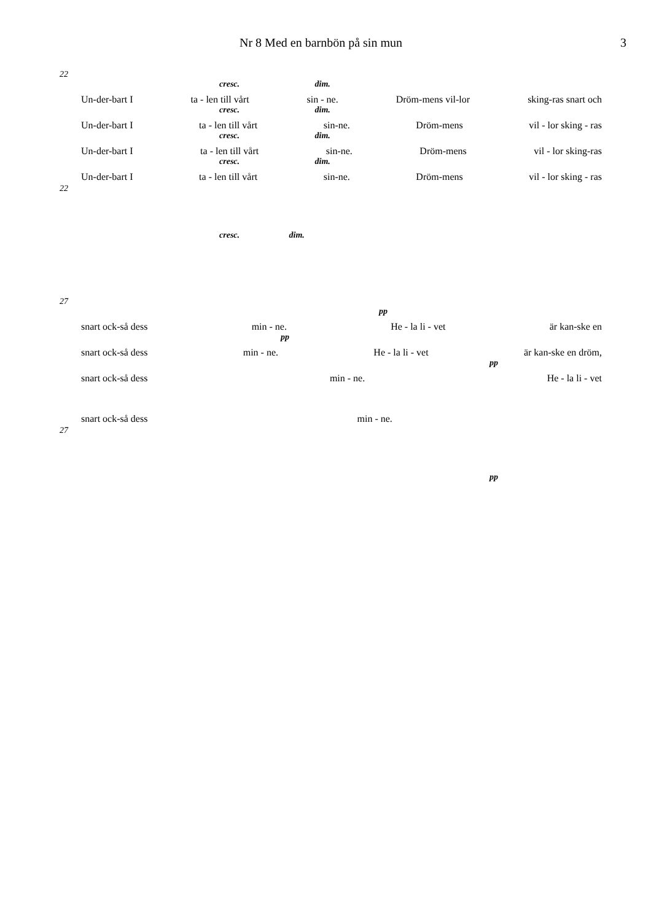Nr 8 Med en barnbön på sin mun 3
22
cresc. dim.
Un-der-bart I ta - len till vårt sin - ne. Dröm-mens vil-lor sking-ras snart och
cresc. dim.
Un-der-bart I ta - len till vårt sin-ne. Dröm-mens vil - lor sking - ras
cresc. dim.
Un-der-bart I ta - len till vårt sin-ne. Dröm-mens vil - lor sking-ras
cresc. dim.
Un-der-bart I ta - len till vårt sin-ne. Dröm-mens vil - lor sking - ras
22
cresc. dim.
27
pp
snart ock-så dess min - ne. He - la li - vet är kan-ske en
pp
snart ock-så dess min - ne. He - la li - vet är kan-ske en dröm,
pp
snart ock-så dess min - ne. He - la li - vet
snart ock-så dess min - ne.
27
pp